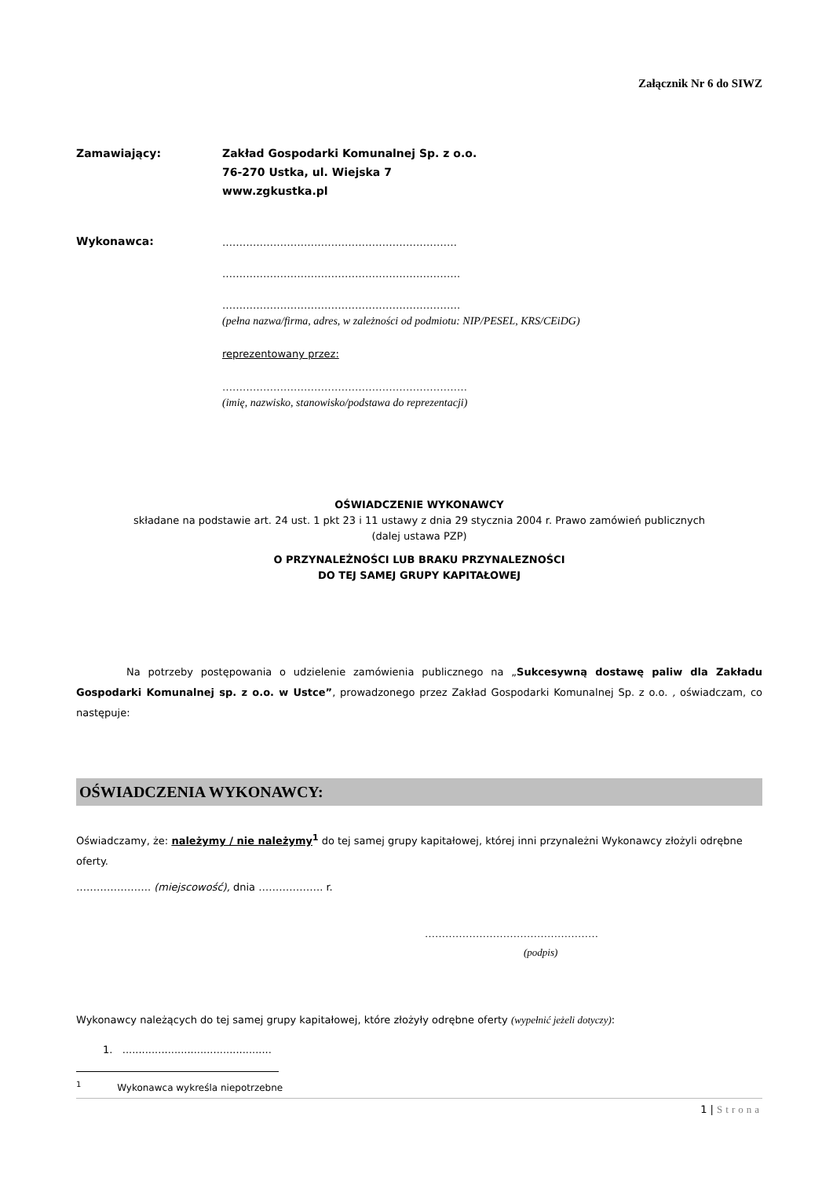Załącznik Nr 6 do SIWZ
Zamawiający:
Zakład Gospodarki Komunalnej Sp. z o.o.
76-270 Ustka, ul. Wiejska 7
www.zgkustka.pl
Wykonawca:
……………………………………………………………
…………………………………………………………….
…………………………………………………………….
(pełna nazwa/firma, adres, w zależności od podmiotu: NIP/PESEL, KRS/CEiDG)
reprezentowany przez:
………………………………………………………………
(imię, nazwisko, stanowisko/podstawa do reprezentacji)
OŚWIADCZENIE WYKONAWCY
składane na podstawie art. 24 ust. 1 pkt 23 i 11 ustawy z dnia 29 stycznia 2004 r. Prawo zamówień publicznych
(dalej ustawa PZP)
O PRZYNALEŻNOŚCI LUB BRAKU PRZYNALEZNOŚCI
DO TEJ SAMEJ GRUPY KAPITAŁOWEJ
Na potrzeby postępowania o udzielenie zamówienia publicznego na „Sukcesywną dostawę paliw dla Zakładu Gospodarki Komunalnej sp. z o.o. w Ustce”, prowadzonego przez Zakład Gospodarki Komunalnej Sp. z o.o. , oświadczam, co następuje:
OŚWIADCZENIA WYKONAWCY:
Oświadczamy, że: należymy / nie należymy<sup>1</sup> do tej samej grupy kapitałowej, której inni przynależni Wykonawcy złożyli odrębne oferty.
…………………. (miejscowość), dnia ………………. r.
……………………………………………
(podpis)
Wykonawcy należących do tej samej grupy kapitałowej, które złożyły odrębne oferty (wypełnić jeżeli dotyczy):
1. ..............................................
<sup>1</sup> Wykonawca wykreśla niepotrzebne
1 | Strona